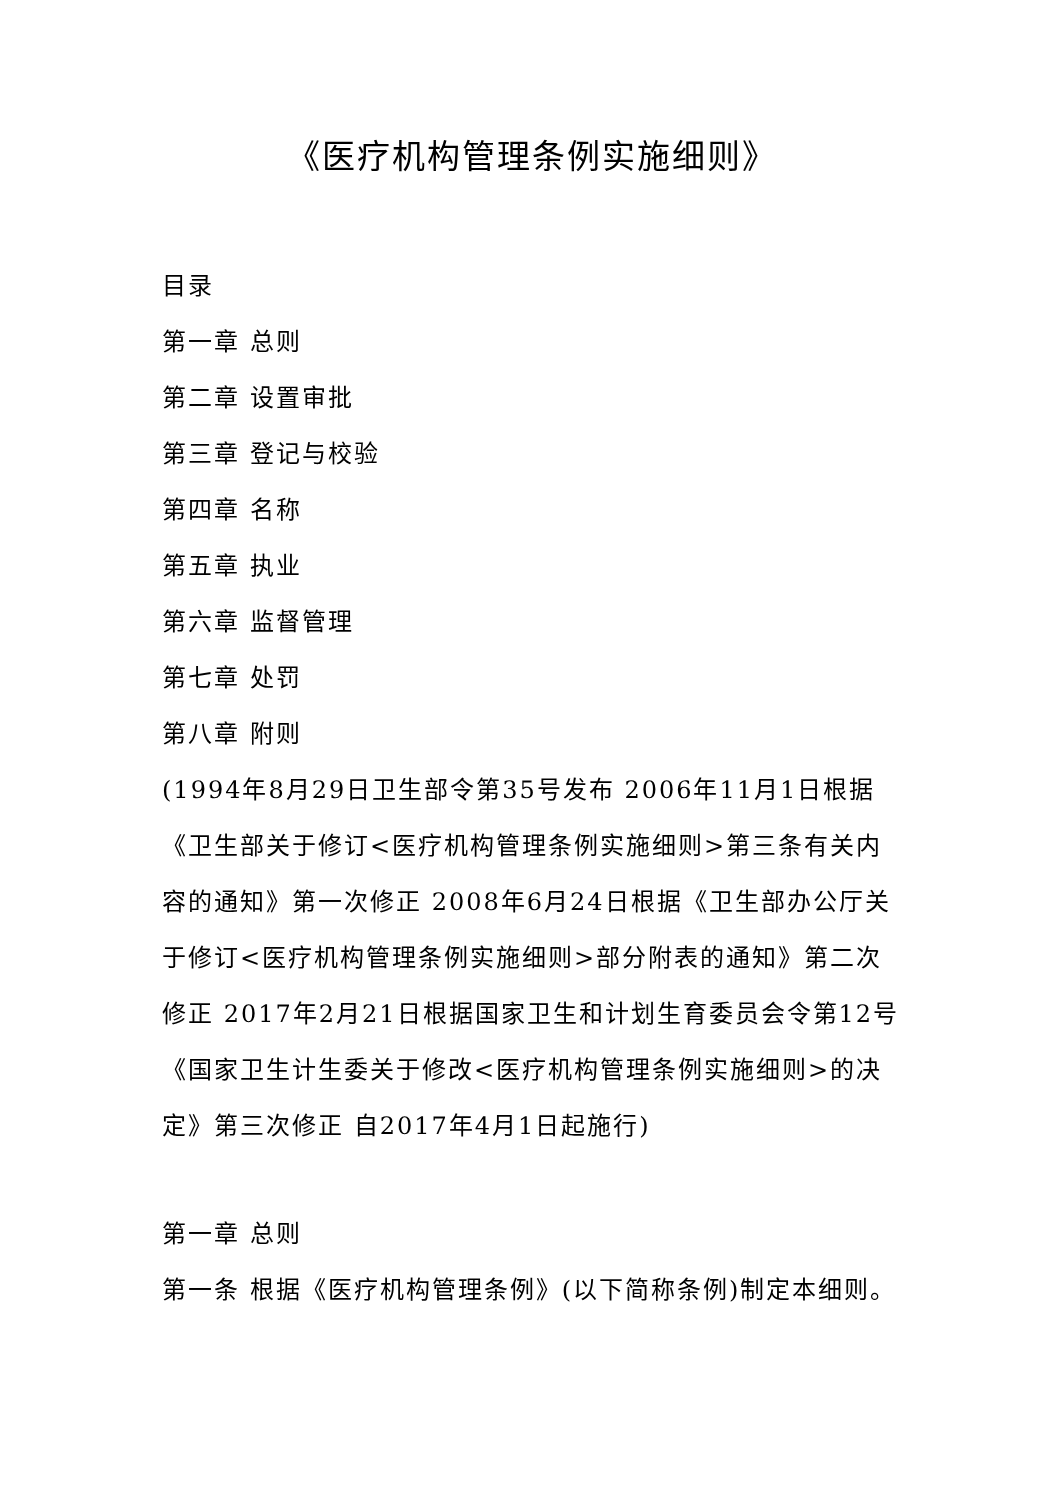《医疗机构管理条例实施细则》
目录
第一章 总则
第二章 设置审批
第三章 登记与校验
第四章 名称
第五章 执业
第六章 监督管理
第七章 处罚
第八章 附则
(1994年8月29日卫生部令第35号发布 2006年11月1日根据《卫生部关于修订<医疗机构管理条例实施细则>第三条有关内容的通知》第一次修正 2008年6月24日根据《卫生部办公厅关于修订<医疗机构管理条例实施细则>部分附表的通知》第二次修正 2017年2月21日根据国家卫生和计划生育委员会令第12号《国家卫生计生委关于修改<医疗机构管理条例实施细则>的决定》第三次修正 自2017年4月1日起施行)
第一章 总则
第一条 根据《医疗机构管理条例》(以下简称条例)制定本细则。